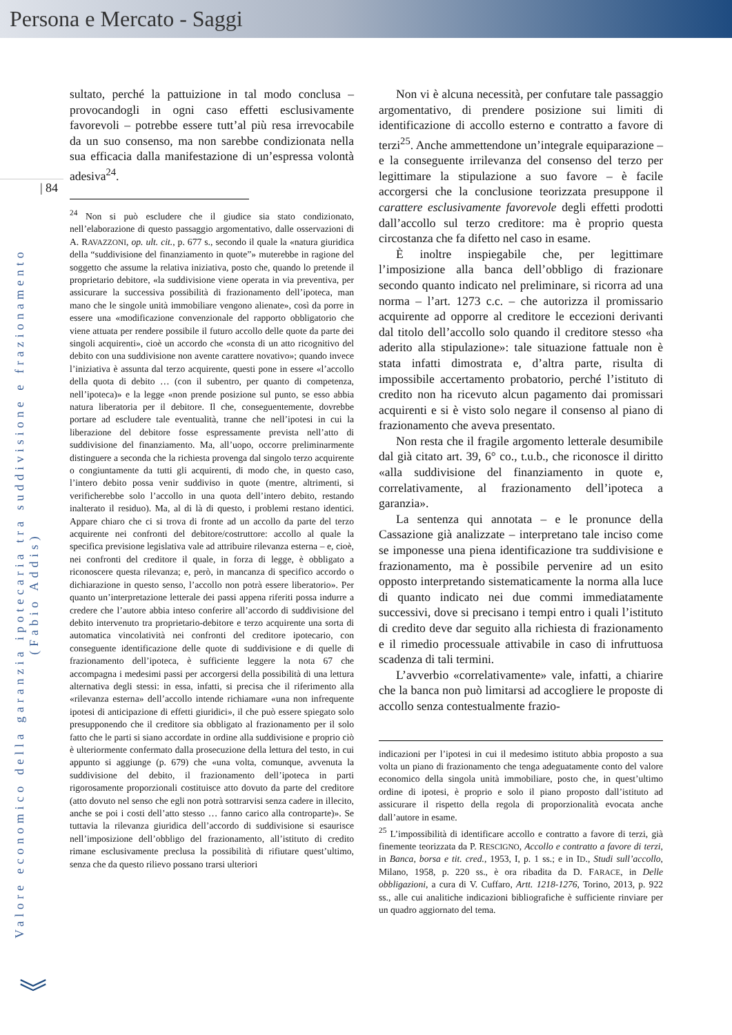Persona e Mercato - Saggi
| 84
Valore economico della garanzia ipotecaria tra suddivisione e frazionamento (Fabio Addis)
︾
sultato, perché la pattuizione in tal modo conclusa – provocandogli in ogni caso effetti esclusivamente favorevoli – potrebbe essere tutt’al più resa irrevocabile da un suo consenso, ma non sarebbe condizionata nella sua efficacia dalla manifestazione di un’espressa volontà adesiva<sup>24</sup>.
<sup>24</sup> Non si può escludere che il giudice sia stato condizionato, nell’elaborazione di questo passaggio argomentativo, dalle osservazioni di A. RAVAZZONI, op. ult. cit., p. 677 s., secondo il quale la «natura giuridica della “suddivisione del finanziamento in quote”» muterebbe in ragione del soggetto che assume la relativa iniziativa, posto che, quando lo pretende il proprietario debitore, «la suddivisione viene operata in via preventiva, per assicurare la successiva possibilità di frazionamento dell’ipoteca, man mano che le singole unità immobiliare vengono alienate», così da porre in essere una «modificazione convenzionale del rapporto obbligatorio che viene attuata per rendere possibile il futuro accollo delle quote da parte dei singoli acquirenti», cioè un accordo che «consta di un atto ricognitivo del debito con una suddivisione non avente carattere novativo»; quando invece l’iniziativa è assunta dal terzo acquirente, questi pone in essere «l’accollo della quota di debito … (con il subentro, per quanto di competenza, nell’ipoteca)» e la legge «non prende posizione sul punto, se esso abbia natura liberatoria per il debitore. Il che, conseguentemente, dovrebbe portare ad escludere tale eventualità, tranne che nell’ipotesi in cui la liberazione del debitore fosse espressamente prevista nell’atto di suddivisione del finanziamento. Ma, all’uopo, occorre preliminarmente distinguere a seconda che la richiesta provenga dal singolo terzo acquirente o congiuntamente da tutti gli acquirenti, di modo che, in questo caso, l’intero debito possa venir suddiviso in quote (mentre, altrimenti, si verificherebbe solo l’accollo in una quota dell’intero debito, restando inalterato il residuo). Ma, al di là di questo, i problemi restano identici. Appare chiaro che ci si trova di fronte ad un accollo da parte del terzo acquirente nei confronti del debitore/costruttore: accollo al quale la specifica previsione legislativa vale ad attribuire rilevanza esterna – e, cioè, nei confronti del creditore il quale, in forza di legge, è obbligato a riconoscere questa rilevanza; e, però, in mancanza di specifico accordo o dichiarazione in questo senso, l’accollo non potrà essere liberatorio». Per quanto un’interpretazione letterale dei passi appena riferiti possa indurre a credere che l’autore abbia inteso conferire all’accordo di suddivisione del debito intervenuto tra proprietario-debitore e terzo acquirente una sorta di automatica vincolatività nei confronti del creditore ipotecario, con conseguente identificazione delle quote di suddivisione e di quelle di frazionamento dell’ipoteca, è sufficiente leggere la nota 67 che accompagna i medesimi passi per accorgersi della possibilità di una lettura alternativa degli stessi: in essa, infatti, si precisa che il riferimento alla «rilevanza esterna» dell’accollo intende richiamare «una non infrequente ipotesi di anticipazione di effetti giuridici», il che può essere spiegato solo presupponendo che il creditore sia obbligato al frazionamento per il solo fatto che le parti si siano accordate in ordine alla suddivisione e proprio ciò è ulteriormente confermato dalla prosecuzione della lettura del testo, in cui appunto si aggiunge (p. 679) che «una volta, comunque, avvenuta la suddivisione del debito, il frazionamento dell’ipoteca in parti rigorosamente proporzionali costituisce atto dovuto da parte del creditore (atto dovuto nel senso che egli non potrà sottrarvisi senza cadere in illecito, anche se poi i costi dell’atto stesso … fanno carico alla controparte)». Se tuttavia la rilevanza giuridica dell’accordo di suddivisione si esaurisce nell’imposizione dell’obbligo del frazionamento, all’istituto di credito rimane esclusivamente preclusa la possibilità di rifiutare quest’ultimo, senza che da questo rilievo possano trarsi ulteriori
Non vi è alcuna necessità, per confutare tale passaggio argomentativo, di prendere posizione sui limiti di identificazione di accollo esterno e contratto a favore di terzi<sup>25</sup>. Anche ammettendone un’integrale equiparazione – e la conseguente irrilevanza del consenso del terzo per legittimare la stipulazione a suo favore – è facile accorgersi che la conclusione teorizzata presuppone il carattere esclusivamente favorevole degli effetti prodotti dall’accollo sul terzo creditore: ma è proprio questa circostanza che fa difetto nel caso in esame.
È inoltre inspiegabile che, per legittimare l’imposizione alla banca dell’obbligo di frazionare secondo quanto indicato nel preliminare, si ricorra ad una norma – l’art. 1273 c.c. – che autorizza il promissario acquirente ad opporre al creditore le eccezioni derivanti dal titolo dell’accollo solo quando il creditore stesso «ha aderito alla stipulazione»: tale situazione fattuale non è stata infatti dimostrata e, d’altra parte, risulta di impossibile accertamento probatorio, perché l’istituto di credito non ha ricevuto alcun pagamento dai promissari acquirenti e si è visto solo negare il consenso al piano di frazionamento che aveva presentato.
Non resta che il fragile argomento letterale desumibile dal già citato art. 39, 6° co., t.u.b., che riconosce il diritto «alla suddivisione del finanziamento in quote e, correlativamente, al frazionamento dell’ipoteca a garanzia».
La sentenza qui annotata – e le pronunce della Cassazione già analizzate – interpretano tale inciso come se imponesse una piena identificazione tra suddivisione e frazionamento, ma è possibile pervenire ad un esito opposto interpretando sistematicamente la norma alla luce di quanto indicato nei due commi immediatamente successivi, dove si precisano i tempi entro i quali l’istituto di credito deve dar seguito alla richiesta di frazionamento e il rimedio processuale attivabile in caso di infruttuosa scadenza di tali termini.
L’avverbio «correlativamente» vale, infatti, a chiarire che la banca non può limitarsi ad accogliere le proposte di accollo senza contestualmente frazio-
indicazioni per l’ipotesi in cui il medesimo istituto abbia proposto a sua volta un piano di frazionamento che tenga adeguatamente conto del valore economico della singola unità immobiliare, posto che, in quest’ultimo ordine di ipotesi, è proprio e solo il piano proposto dall’istituto ad assicurare il rispetto della regola di proporzionalità evocata anche dall’autore in esame.
<sup>25</sup> L’impossibilità di identificare accollo e contratto a favore di terzi, già finemente teorizzata da P. RESCIGNO, Accollo e contratto a favore di terzi, in Banca, borsa e tit. cred., 1953, I, p. 1 ss.; e in ID., Studi sull’accollo, Milano, 1958, p. 220 ss., è ora ribadita da D. FARACE, in Delle obbligazioni, a cura di V. Cuffaro, Artt. 1218-1276, Torino, 2013, p. 922 ss., alle cui analitiche indicazioni bibliografiche è sufficiente rinviare per un quadro aggiornato del tema.